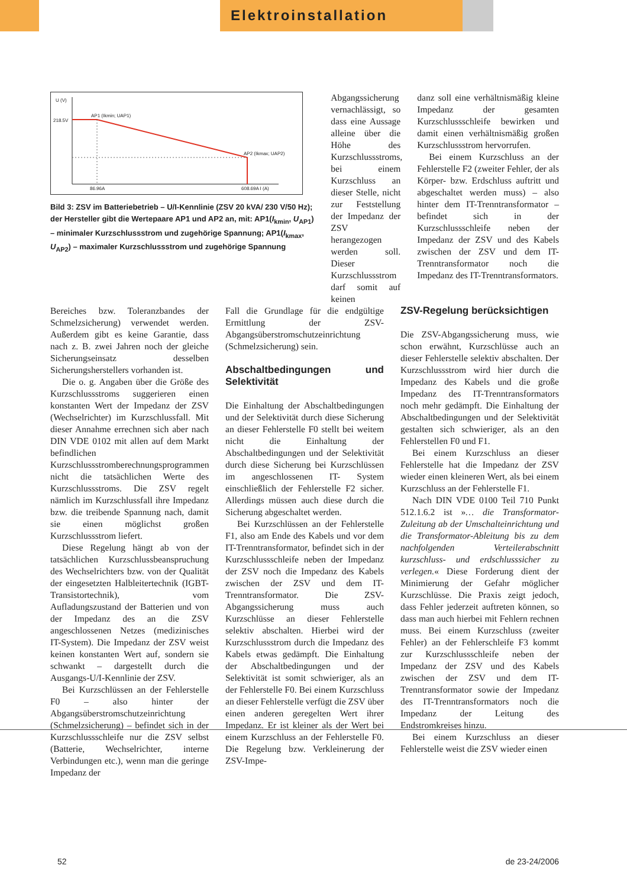Elektroinstallation
U (V)
218.5V
AP1 (Ikmin; UAP1)
AP2 (Ikmax; UAP2)
86.96A
608.69A I (A)
Bild 3: ZSV im Batteriebetrieb – U/I-Kennlinie (ZSV 20 kVA/ 230 V/50 Hz); der Hersteller gibt die Wertepaare AP1 und AP2 an, mit: AP1(I<sub>kmin</sub>, U<sub>AP1</sub>) – minimaler Kurzschlussstrom und zugehörige Spannung; AP1(I<sub>kmax</sub>, U<sub>AP2</sub>) – maximaler Kurzschlussstrom und zugehörige Spannung
Abgangssicherung vernachlässigt, so dass eine Aussage alleine über die Höhe des Kurzschlussstroms, bei einem Kurzschluss an dieser Stelle, nicht zur Feststellung der Impedanz der ZSV herangezogen werden soll. Dieser Kurzschlussstrom darf somit auf keinen
danz soll eine verhältnismäßig kleine Impedanz der gesamten Kurzschlussschleife bewirken und damit einen verhältnismäßig großen Kurzschlussstrom hervorrufen.
Bei einem Kurzschluss an der Fehlerstelle F2 (zweiter Fehler, der als Körper- bzw. Erdschluss auftritt und abgeschaltet werden muss) – also hinter dem IT-Trenntransformator – befindet sich in der Kurzschlussschleife neben der Impedanz der ZSV und des Kabels zwischen der ZSV und dem IT-Trenntransformator noch die Impedanz des IT-Trenntransformators.
Bereiches bzw. Toleranzbandes der Schmelzsicherung) verwendet werden. Außerdem gibt es keine Garantie, dass nach z. B. zwei Jahren noch der gleiche Sicherungseinsatz desselben Sicherungsherstellers vorhanden ist.
Die o. g. Angaben über die Größe des Kurzschlussstroms suggerieren einen konstanten Wert der Impedanz der ZSV (Wechselrichter) im Kurzschlussfall. Mit dieser Annahme errechnen sich aber nach DIN VDE 0102 mit allen auf dem Markt befindlichen Kurzschlussstromberechnungsprogrammen nicht die tatsächlichen Werte des Kurzschlussstroms. Die ZSV regelt nämlich im Kurzschlussfall ihre Impedanz bzw. die treibende Spannung nach, damit sie einen möglichst großen Kurzschlussstrom liefert.
Diese Regelung hängt ab von der tatsächlichen Kurzschlussbeanspruchung des Wechselrichters bzw. von der Qualität der eingesetzten Halbleitertechnik (IGBT-Transistortechnik), vom Aufladungszustand der Batterien und von der Impedanz des an die ZSV angeschlossenen Netzes (medizinisches IT-System). Die Impedanz der ZSV weist keinen konstanten Wert auf, sondern sie schwankt – dargestellt durch die Ausgangs-U/I-Kennlinie der ZSV.
Bei Kurzschlüssen an der Fehlerstelle F0 – also hinter der Abgangsüberstromschutzeinrichtung (Schmelzsicherung) – befindet sich in der Kurzschlussschleife nur die ZSV selbst (Batterie, Wechselrichter, interne Verbindungen etc.), wenn man die geringe Impedanz der
Fall die Grundlage für die endgültige Ermittlung der ZSV-Abgangsüberstromschutzeinrichtung (Schmelzsicherung) sein.
Abschaltbedingungen und Selektivität
Die Einhaltung der Abschaltbedingungen und der Selektivität durch diese Sicherung an dieser Fehlerstelle F0 stellt bei weitem nicht die Einhaltung der Abschaltbedingungen und der Selektivität durch diese Sicherung bei Kurzschlüssen im angeschlossenen IT- System einschließlich der Fehlerstelle F2 sicher. Allerdings müssen auch diese durch die Sicherung abgeschaltet werden.
Bei Kurzschlüssen an der Fehlerstelle F1, also am Ende des Kabels und vor dem IT-Trenntransformator, befindet sich in der Kurzschlussschleife neben der Impedanz der ZSV noch die Impedanz des Kabels zwischen der ZSV und dem IT-Trenntransformator. Die ZSV- Abgangssicherung muss auch Kurzschlüsse an dieser Fehlerstelle selektiv abschalten. Hierbei wird der Kurzschlussstrom durch die Impedanz des Kabels etwas gedämpft. Die Einhaltung der Abschaltbedingungen und der Selektivität ist somit schwieriger, als an der Fehlerstelle F0. Bei einem Kurzschluss an dieser Fehlerstelle verfügt die ZSV über einen anderen geregelten Wert ihrer Impedanz. Er ist kleiner als der Wert bei einem Kurzschluss an der Fehlerstelle F0. Die Regelung bzw. Verkleinerung der ZSV-Impe-
ZSV-Regelung berücksichtigen
Die ZSV-Abgangssicherung muss, wie schon erwähnt, Kurzschlüsse auch an dieser Fehlerstelle selektiv abschalten. Der Kurzschlussstrom wird hier durch die Impedanz des Kabels und die große Impedanz des IT-Trenntransformators noch mehr gedämpft. Die Einhaltung der Abschaltbedingungen und der Selektivität gestalten sich schwieriger, als an den Fehlerstellen F0 und F1.
Bei einem Kurzschluss an dieser Fehlerstelle hat die Impedanz der ZSV wieder einen kleineren Wert, als bei einem Kurzschluss an der Fehlerstelle F1.
Nach DIN VDE 0100 Teil 710 Punkt 512.1.6.2 ist »… die Transformator-Zuleitung ab der Umschalteinrichtung und die Transformator-Ableitung bis zu dem nachfolgenden Verteilerabschnitt kurzschluss- und erdschlusssicher zu verlegen.« Diese Forderung dient der Minimierung der Gefahr möglicher Kurzschlüsse. Die Praxis zeigt jedoch, dass Fehler jederzeit auftreten können, so dass man auch hierbei mit Fehlern rechnen muss. Bei einem Kurzschluss (zweiter Fehler) an der Fehlerschleife F3 kommt zur Kurzschlussschleife neben der Impedanz der ZSV und des Kabels zwischen der ZSV und dem IT-Trenntransformator sowie der Impedanz des IT-Trenntransformators noch die Impedanz der Leitung des Endstromkreises hinzu.
Bei einem Kurzschluss an dieser Fehlerstelle weist die ZSV wieder einen
52 de 23-24/2006